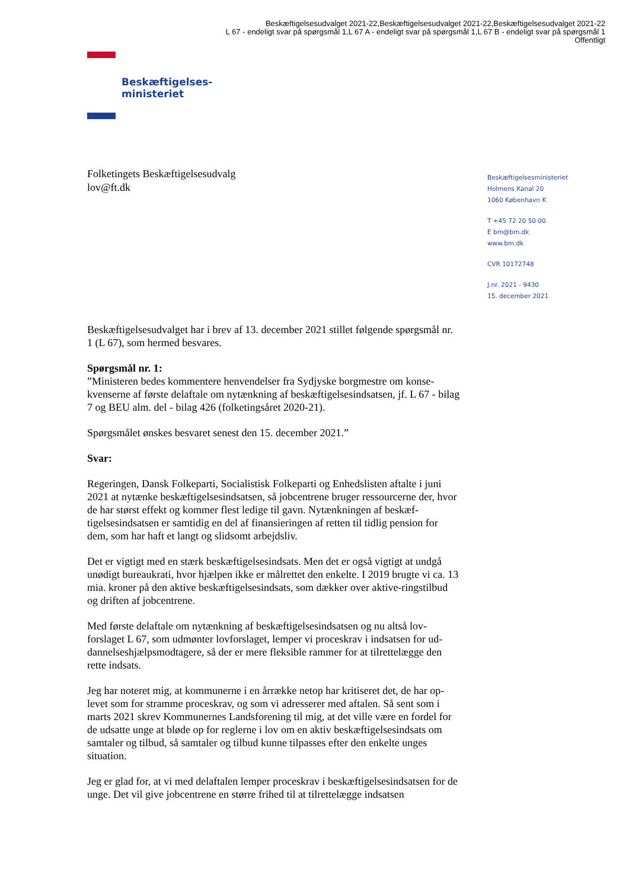Beskæftigelsesudvalget 2021-22,Beskæftigelsesudvalget 2021-22,Beskæftigelsesudvalget 2021-22
L 67 - endeligt svar på spørgsmål 1,L 67 A - endeligt svar på spørgsmål 1,L 67 B - endeligt svar på spørgsmål 1
Offentligt
Beskæftigelses-
ministeriet
Folketingets Beskæftigelsesudvalg
lov@ft.dk
Beskæftigelsesministeriet
Holmens Kanal 20
1060 København K
T +45 72 20 50 00
E bm@bm.dk
www.bm.dk
CVR 10172748
J.nr. 2021 - 9430
15. december 2021
Beskæftigelsesudvalget har i brev af 13. december 2021 stillet følgende spørgsmål nr. 1 (L 67), som hermed besvares.
Spørgsmål nr. 1:
”Ministeren bedes kommentere henvendelser fra Sydjyske borgmestre om konse-kvenserne af første delaftale om nytænkning af beskæftigelsesindsatsen, jf. L 67 - bilag 7 og BEU alm. del - bilag 426 (folketingsåret 2020-21).
Spørgsmålet ønskes besvaret senest den 15. december 2021.”
Svar:
Regeringen, Dansk Folkeparti, Socialistisk Folkeparti og Enhedslisten aftalte i juni 2021 at nytænke beskæftigelsesindsatsen, så jobcentrene bruger ressourcerne der, hvor de har størst effekt og kommer flest ledige til gavn. Nytænkningen af beskæf-tigelsesindsatsen er samtidig en del af finansieringen af retten til tidlig pension for dem, som har haft et langt og slidsomt arbejdsliv.
Det er vigtigt med en stærk beskæftigelsesindsats. Men det er også vigtigt at undgå unødigt bureaukrati, hvor hjælpen ikke er målrettet den enkelte. I 2019 brugte vi ca. 13 mia. kroner på den aktive beskæftigelsesindsats, som dækker over aktive-ringstilbud og driften af jobcentrene.
Med første delaftale om nytænkning af beskæftigelsesindsatsen og nu altså lov-forslaget L 67, som udmønter lovforslaget, lemper vi proceskrav i indsatsen for ud-dannelseshjælpsmodtagere, så der er mere fleksible rammer for at tilrettelægge den rette indsats.
Jeg har noteret mig, at kommunerne i en årrække netop har kritiseret det, de har op-levet som for stramme proceskrav, og som vi adresserer med aftalen. Så sent som i marts 2021 skrev Kommunernes Landsforening til mig, at det ville være en fordel for de udsatte unge at bløde op for reglerne i lov om en aktiv beskæftigelsesindsats om samtaler og tilbud, så samtaler og tilbud kunne tilpasses efter den enkelte unges situation.
Jeg er glad for, at vi med delaftalen lemper proceskrav i beskæftigelsesindsatsen for de unge. Det vil give jobcentrene en større frihed til at tilrettelægge indsatsen